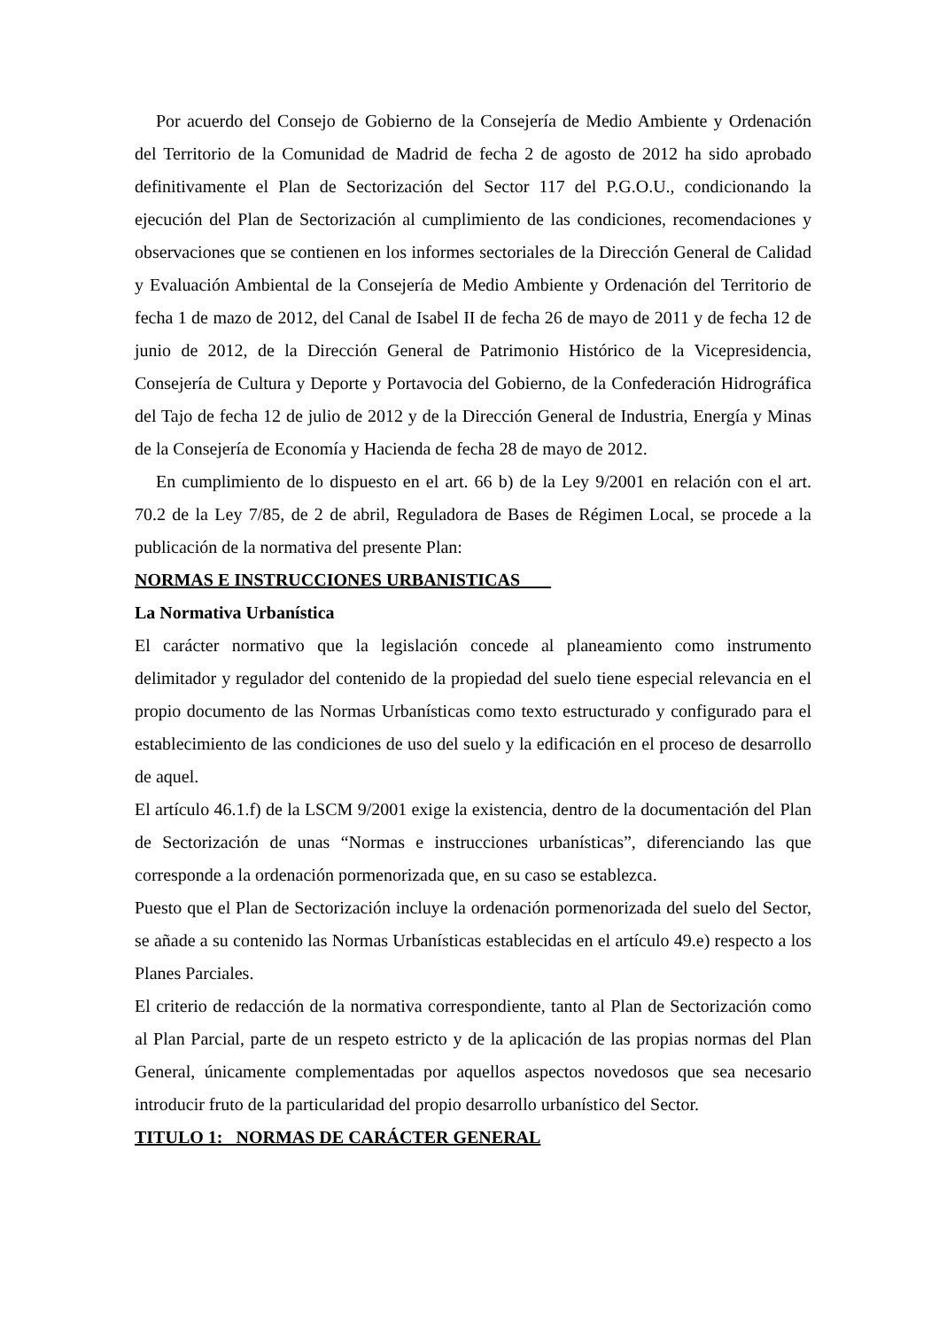Por acuerdo del Consejo de Gobierno de la Consejería de Medio Ambiente y Ordenación del Territorio de la Comunidad de Madrid de fecha 2 de agosto de 2012 ha sido aprobado definitivamente el Plan de Sectorización del Sector 117 del P.G.O.U., condicionando la ejecución del Plan de Sectorización al cumplimiento de las condiciones, recomendaciones y observaciones que se contienen en los informes sectoriales de la Dirección General de Calidad y Evaluación Ambiental de la Consejería de Medio Ambiente y Ordenación del Territorio de fecha 1 de mazo de 2012, del Canal de Isabel II de fecha 26 de mayo de 2011 y de fecha 12 de junio de 2012, de la Dirección General de Patrimonio Histórico de la Vicepresidencia, Consejería de Cultura y Deporte y Portavocia del Gobierno, de la Confederación Hidrográfica del Tajo de fecha 12 de julio de 2012 y de la Dirección General de Industria, Energía y Minas de la Consejería de Economía y Hacienda de fecha 28 de mayo de 2012.
En cumplimiento de lo dispuesto en el art. 66 b) de la Ley 9/2001 en relación con el art. 70.2 de la Ley 7/85, de 2 de abril, Reguladora de Bases de Régimen Local, se procede a la publicación de la normativa del presente Plan:
NORMAS E INSTRUCCIONES URBANISTICAS
La Normativa Urbanística
El carácter normativo que la legislación concede al planeamiento como instrumento delimitador y regulador del contenido de la propiedad del suelo tiene especial relevancia en el propio documento de las Normas Urbanísticas como texto estructurado y configurado para el establecimiento de las condiciones de uso del suelo y la edificación en el proceso de desarrollo de aquel.
El artículo 46.1.f) de la LSCM 9/2001 exige la existencia, dentro de la documentación del Plan de Sectorización de unas “Normas e instrucciones urbanísticas”, diferenciando las que corresponde a la ordenación pormenorizada que, en su caso se establezca.
Puesto que el Plan de Sectorización incluye la ordenación pormenorizada del suelo del Sector, se añade a su contenido las Normas Urbanísticas establecidas en el artículo 49.e) respecto a los Planes Parciales.
El criterio de redacción de la normativa correspondiente, tanto al Plan de Sectorización como al Plan Parcial, parte de un respeto estricto y de la aplicación de las propias normas del Plan General, únicamente complementadas por aquellos aspectos novedosos que sea necesario introducir fruto de la particularidad del propio desarrollo urbanístico del Sector.
TITULO 1: NORMAS DE CARÁCTER GENERAL